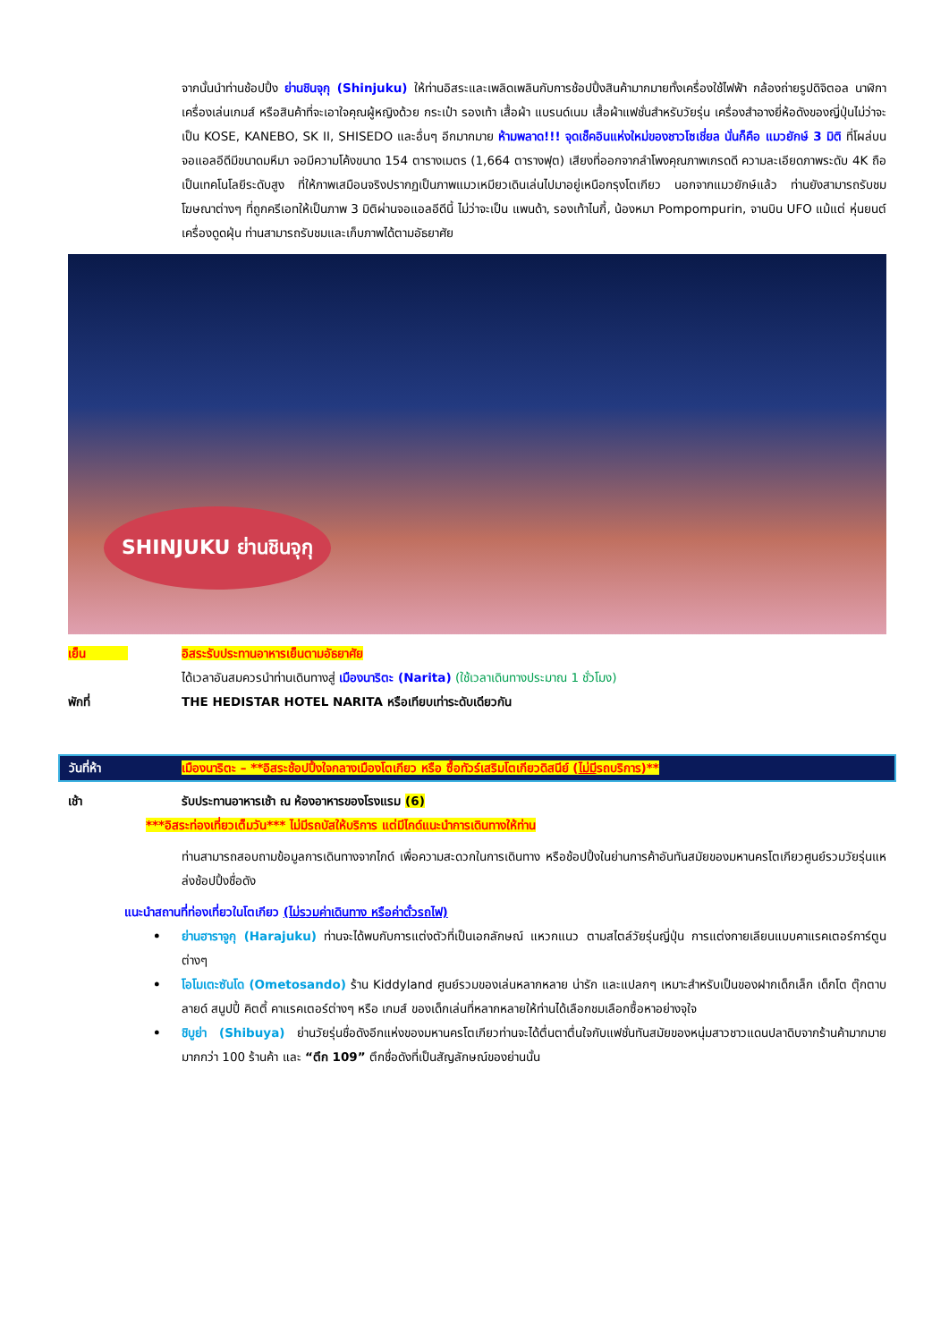จากนั้นนำท่านช้อปปิ้ง ย่านชินจุกุ (Shinjuku) ให้ท่านอิสระและเพลิดเพลินกับการช้อปปิ้งสินค้ามากมายทั้งเครื่องใช้ไฟฟ้า กล้องถ่ายรูปดิจิตอล นาฬิกา เครื่องเล่นเกมส์ หรือสินค้าที่จะเอาใจคุณผู้หญิงด้วย กระเป๋า รองเท้า เสื้อผ้า แบรนด์เนม เสื้อผ้าแฟชั่นสำหรับวัยรุ่น เครื่องสำอางยี่ห้อดังของญี่ปุ่นไม่ว่าจะเป็น KOSE, KANEBO, SK II, SHISEDO และอื่นๆ อีกมากมาย ห้ามพลาด!!! จุดเช็คอินแห่งใหม่ของชาวโซเชี่ยล นั่นก็คือ แมวยักษ์ 3 มิติ ที่โผล่บนจอแอลอีดีมีขนาดมหึมา จอมีความโค้งขนาด 154 ตารางเมตร (1,664 ตารางฟุต) เสียงที่ออกจากลำโพงคุณภาพเกรดดี ความละเอียดภาพระดับ 4K ถือเป็นเทคโนโลยีระดับสูง ที่ให้ภาพเสมือนจริงปรากฏเป็นภาพแมวเหมียวเดินเล่นไปมาอยู่เหนือกรุงโตเกียว นอกจากแมวยักษ์แล้ว ท่านยังสามารถรับชมโฆษณาต่างๆ ที่ถูกครีเอทให้เป็นภาพ 3 มิติผ่านจอแอลอีดีนี้ ไม่ว่าจะเป็น แพนด้า, รองเท้าไนกี้, น้องหมา Pompompurin, จานบิน UFO แม้แต่ หุ่นยนต์เครื่องดูดฝุ่น ท่านสามารถรับชมและเก็บภาพได้ตามอัธยาศัย
SHINJUKU ย่านชินจุกุ
เย็น อิสระรับประทานอาหารเย็นตามอัธยาศัย
ได้เวลาอันสมควรนำท่านเดินทางสู่ เมืองนาริตะ (Narita) (ใช้เวลาเดินทางประมาณ 1 ชั่วโมง)
พักที่ THE HEDISTAR HOTEL NARITA หรือเทียบเท่าระดับเดียวกัน
วันที่ห้า เมืองนาริตะ – **อิสระช้อปปิ้งใจกลางเมืองโตเกียว หรือ ซื้อทัวร์เสริมโตเกียวดิสนีย์ (ไม่มีรถบริการ)**
เช้า รับประทานอาหารเช้า ณ ห้องอาหารของโรงแรม (6)
***อิสระท่องเที่ยวเต็มวัน*** ไม่มีรถบัสให้บริการ แต่มีไกด์แนะนำการเดินทางให้ท่าน
ท่านสามารถสอบถามข้อมูลการเดินทางจากไกด์ เพื่อความสะดวกในการเดินทาง หรือช้อปปิ้งในย่านการค้าอันทันสมัยของมหานครโตเกียวศูนย์รวมวัยรุ่นแหล่งช้อปปิ้งชื่อดัง
แนะนำสถานที่ท่องเที่ยวในโตเกียว (ไม่รวมค่าเดินทาง หรือค่าตั๋วรถไฟ)
• ย่านฮาราจูกุ (Harajuku) ท่านจะได้พบกับการแต่งตัวที่เป็นเอกลักษณ์ แหวกแนว ตามสไตล์วัยรุ่นญี่ปุ่น การแต่งกายเลียนแบบคาแรคเตอร์การ์ตูนต่างๆ
• โอโมเตะซันโด (Ometosando) ร้าน Kiddyland ศูนย์รวมของเล่นหลากหลาย น่ารัก และแปลกๆ เหมาะสำหรับเป็นของฝากเด็กเล็ก เด็กโต ตุ๊กตาบลายด์ สนูปปี้ คิตตี้ คาแรคเตอร์ต่างๆ หรือ เกมส์ ของเด็กเล่นที่หลากหลายให้ท่านได้เลือกชมเลือกซื้อหาอย่างจุใจ
• ชิบูย่า (Shibuya) ย่านวัยรุ่นชื่อดังอีกแห่งของมหานครโตเกียวท่านจะได้ตื่นตาตื่นใจกับแฟชั่นทันสมัยของหนุ่มสาวชาวแดนปลาดิบจากร้านค้ามากมาย มากกว่า 100 ร้านค้า และ “ตึก 109” ตึกชื่อดังที่เป็นสัญลักษณ์ของย่านนั้น